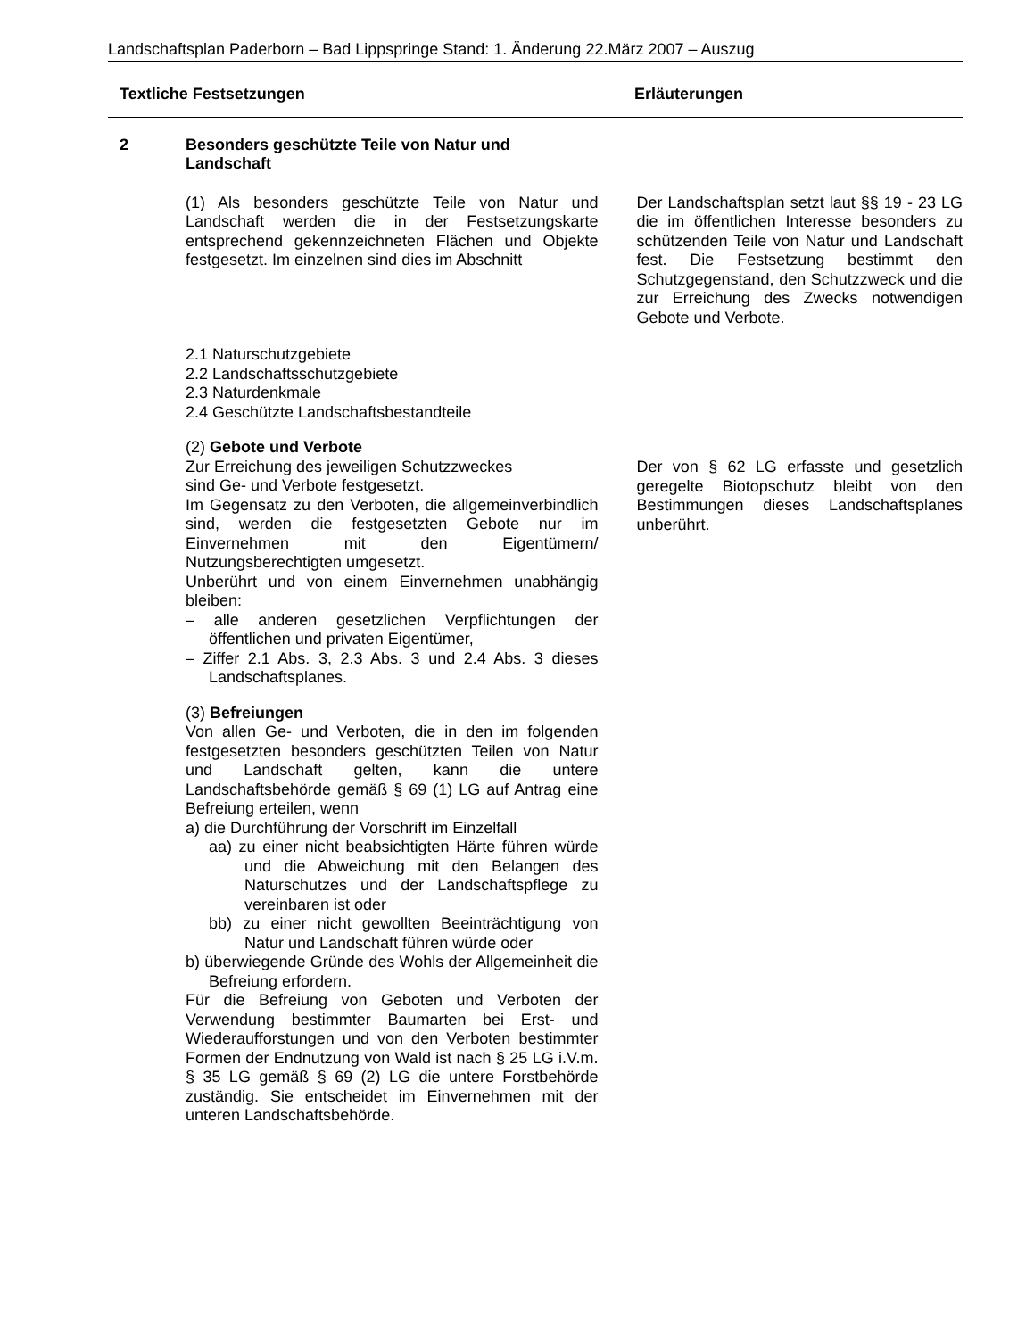Landschaftsplan Paderborn – Bad Lippspringe Stand: 1. Änderung 22.März 2007 – Auszug
Textliche Festsetzungen Erläuterungen
2 Besonders geschützte Teile von Natur und
Landschaft
(1) Als besonders geschützte Teile von Natur und Landschaft werden die in der Festsetzungskarte entsprechend gekennzeichneten Flächen und Objekte festgesetzt. Im einzelnen sind dies im Abschnitt
Der Landschaftsplan setzt laut §§ 19 - 23 LG die im öffentlichen Interesse besonders zu schützenden Teile von Natur und Landschaft fest. Die Festsetzung bestimmt den Schutzgegenstand, den Schutzzweck und die zur Erreichung des Zwecks notwendigen Gebote und Verbote.
2.1 Naturschutzgebiete
2.2 Landschaftsschutzgebiete
2.3 Naturdenkmale
2.4 Geschützte Landschaftsbestandteile
(2) Gebote und Verbote
Zur Erreichung des jeweiligen Schutzzweckes
sind Ge- und Verbote festgesetzt.
Im Gegensatz zu den Verboten, die allgemeinverbindlich sind, werden die festgesetzten Gebote nur im Einvernehmen mit den Eigentümern/ Nutzungsberechtigten umgesetzt.
Unberührt und von einem Einvernehmen unabhängig bleiben:
– alle anderen gesetzlichen Verpflichtungen der öffentlichen und privaten Eigentümer,
– Ziffer 2.1 Abs. 3, 2.3 Abs. 3 und 2.4 Abs. 3 dieses Landschaftsplanes.
(3) Befreiungen
Von allen Ge- und Verboten, die in den im folgenden festgesetzten besonders geschützten Teilen von Natur und Landschaft gelten, kann die untere Landschaftsbehörde gemäß § 69 (1) LG auf Antrag eine Befreiung erteilen, wenn
a) die Durchführung der Vorschrift im Einzelfall
aa) zu einer nicht beabsichtigten Härte führen würde und die Abweichung mit den Belangen des Naturschutzes und der Landschaftspflege zu vereinbaren ist oder
bb) zu einer nicht gewollten Beeinträchtigung von Natur und Landschaft führen würde oder
b) überwiegende Gründe des Wohls der Allgemeinheit die Befreiung erfordern.
Für die Befreiung von Geboten und Verboten der Verwendung bestimmter Baumarten bei Erst- und Wiederaufforstungen und von den Verboten bestimmter Formen der Endnutzung von Wald ist nach § 25 LG i.V.m. § 35 LG gemäß § 69 (2) LG die untere Forstbehörde zuständig. Sie entscheidet im Einvernehmen mit der unteren Landschaftsbehörde.
Der von § 62 LG erfasste und gesetzlich geregelte Biotopschutz bleibt von den Bestimmungen dieses Landschaftsplanes unberührt.